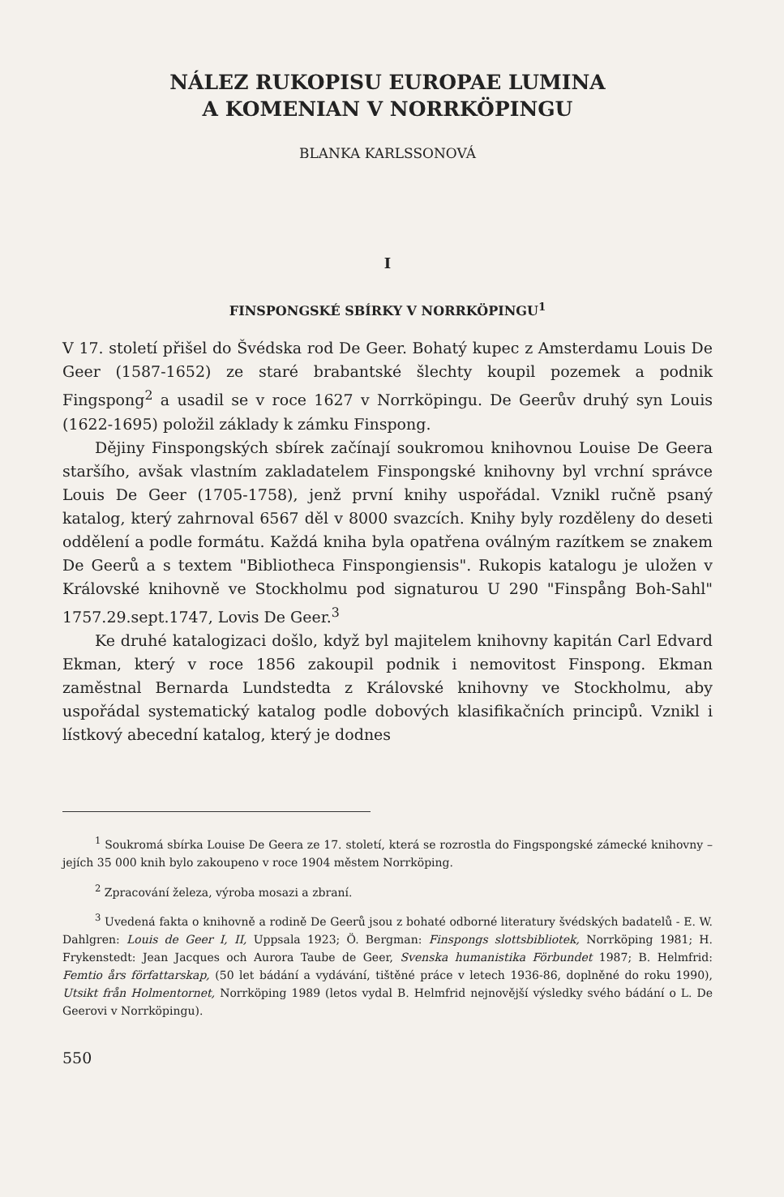NÁLEZ RUKOPISU EUROPAE LUMINA
A KOMENIAN V NORRKÖPINGU
BLANKA KARLSSONOVÁ
I
FINSPONGSKÉ SBÍRKY V NORRKÖPINGU<sup>1</sup>
V 17. století přišel do Švédska rod De Geer. Bohatý kupec z Amsterdamu Louis De Geer (1587-1652) ze staré brabantské šlechty koupil pozemek a podnik Fingspong<sup>2</sup> a usadil se v roce 1627 v Norrköpingu. De Geerův druhý syn Louis (1622-1695) položil základy k zámku Finspong.
Dějiny Finspongských sbírek začínají soukromou knihovnou Louise De Geera staršího, avšak vlastním zakladatelem Finspongské knihovny byl vrchní správce Louis De Geer (1705-1758), jenž první knihy uspořádal. Vznikl ručně psaný katalog, který zahrnoval 6567 děl v 8000 svazcích. Knihy byly rozděleny do deseti oddělení a podle formátu. Každá kniha byla opatřena oválným razítkem se znakem De Geerů a s textem "Bibliotheca Finspongiensis". Rukopis katalogu je uložen v Královské knihovně ve Stockholmu pod signaturou U 290 "Finspång Boh-Sahl" 1757.29.sept.1747, Lovis De Geer.<sup>3</sup>
Ke druhé katalogizaci došlo, když byl majitelem knihovny kapitán Carl Edvard Ekman, který v roce 1856 zakoupil podnik i nemovitost Finspong. Ekman zaměstnal Bernarda Lundstedta z Královské knihovny ve Stockholmu, aby uspořádal systematický katalog podle dobových klasifikačních principů. Vznikl i lístkový abecední katalog, který je dodnes
<sup>1</sup> Soukromá sbírka Louise De Geera ze 17. století, která se rozrostla do Fingspongské zámecké knihovny – jejích 35 000 knih bylo zakoupeno v roce 1904 městem Norrköping.
<sup>2</sup> Zpracování železa, výroba mosazi a zbraní.
<sup>3</sup> Uvedená fakta o knihovně a rodině De Geerů jsou z bohaté odborné literatury švédských badatelů - E. W. Dahlgren: Louis de Geer I, II, Uppsala 1923; Ö. Bergman: Finspongs slottsbibliotek, Norrköping 1981; H. Frykenstedt: Jean Jacques och Aurora Taube de Geer, Svenska humanistika Förbundet 1987; B. Helmfrid: Femtio års författarskap, (50 let bádání a vydávání, tištěné práce v letech 1936-86, doplněné do roku 1990), Utsikt från Holmentornet, Norrköping 1989 (letos vydal B. Helmfrid nejnovější výsledky svého bádání o L. De Geerovi v Norrköpingu).
550